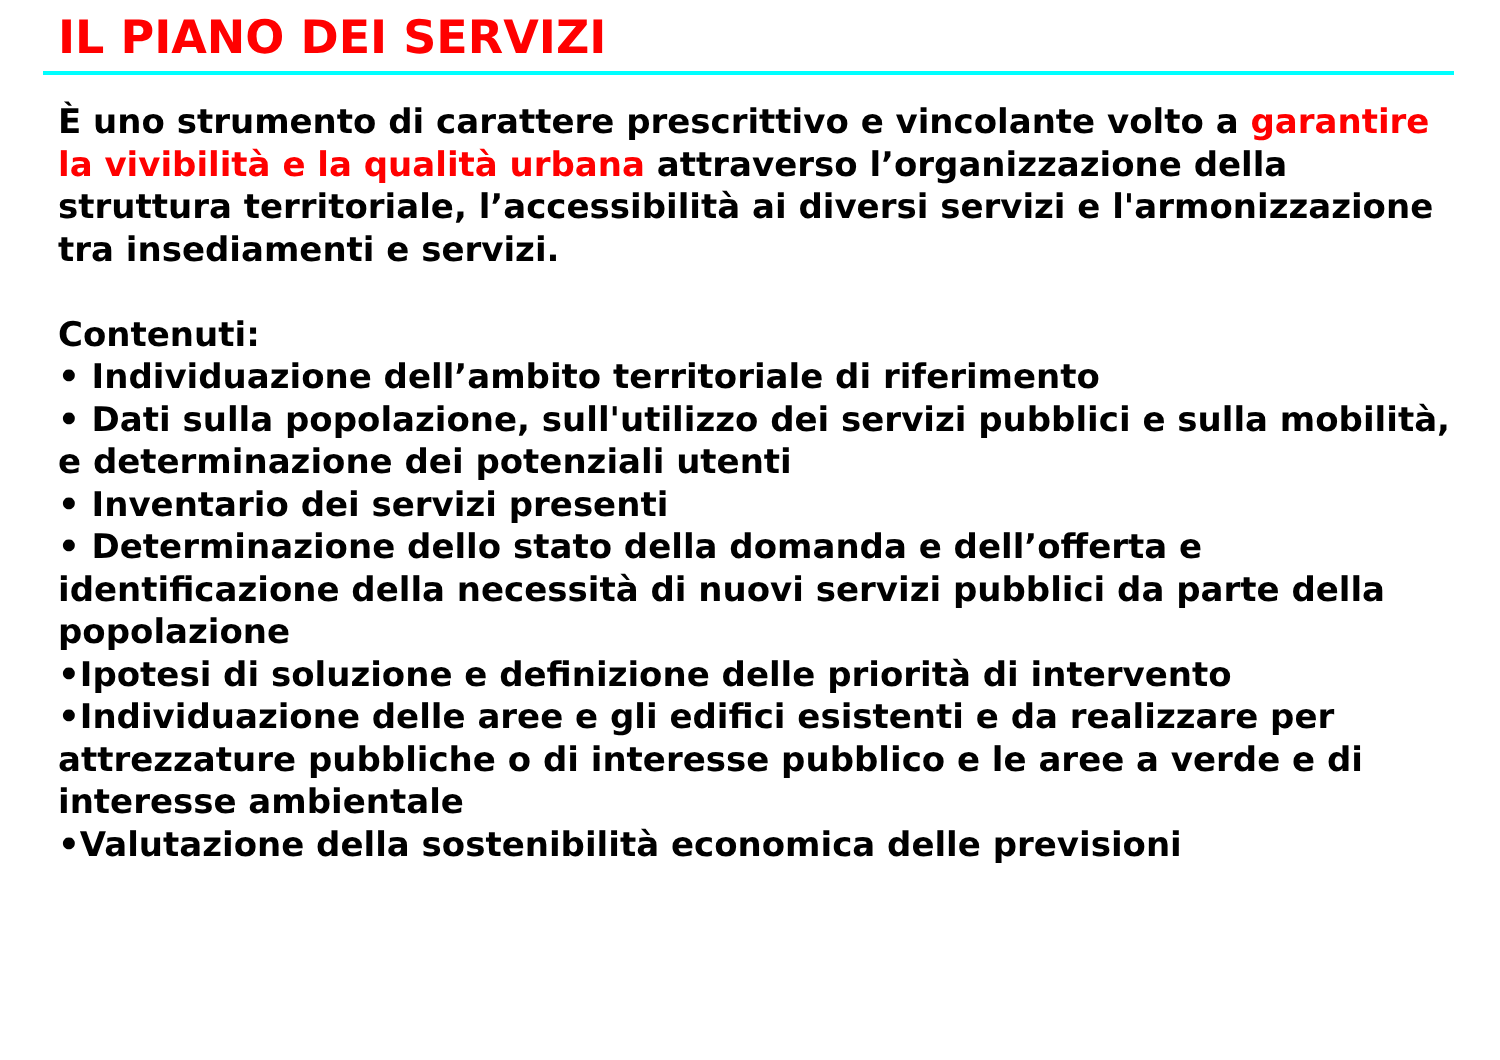IL PIANO DEI SERVIZI
È uno strumento di carattere prescrittivo e vincolante volto a garantire la vivibilità e la qualità urbana attraverso l’organizzazione della struttura territoriale, l’accessibilità ai diversi servizi e l'armonizzazione tra insediamenti e servizi.
Contenuti:
• Individuazione dell’ambito territoriale di riferimento
• Dati sulla popolazione, sull'utilizzo dei servizi pubblici e sulla mobilità, e determinazione dei potenziali utenti
• Inventario dei servizi presenti
• Determinazione dello stato della domanda e dell’offerta e identificazione della necessità di nuovi servizi pubblici da parte della popolazione
•Ipotesi di soluzione e definizione delle priorità di intervento
•Individuazione delle aree e gli edifici esistenti e da realizzare per attrezzature pubbliche o di interesse pubblico e le aree a verde e di interesse ambientale
•Valutazione della sostenibilità economica delle previsioni